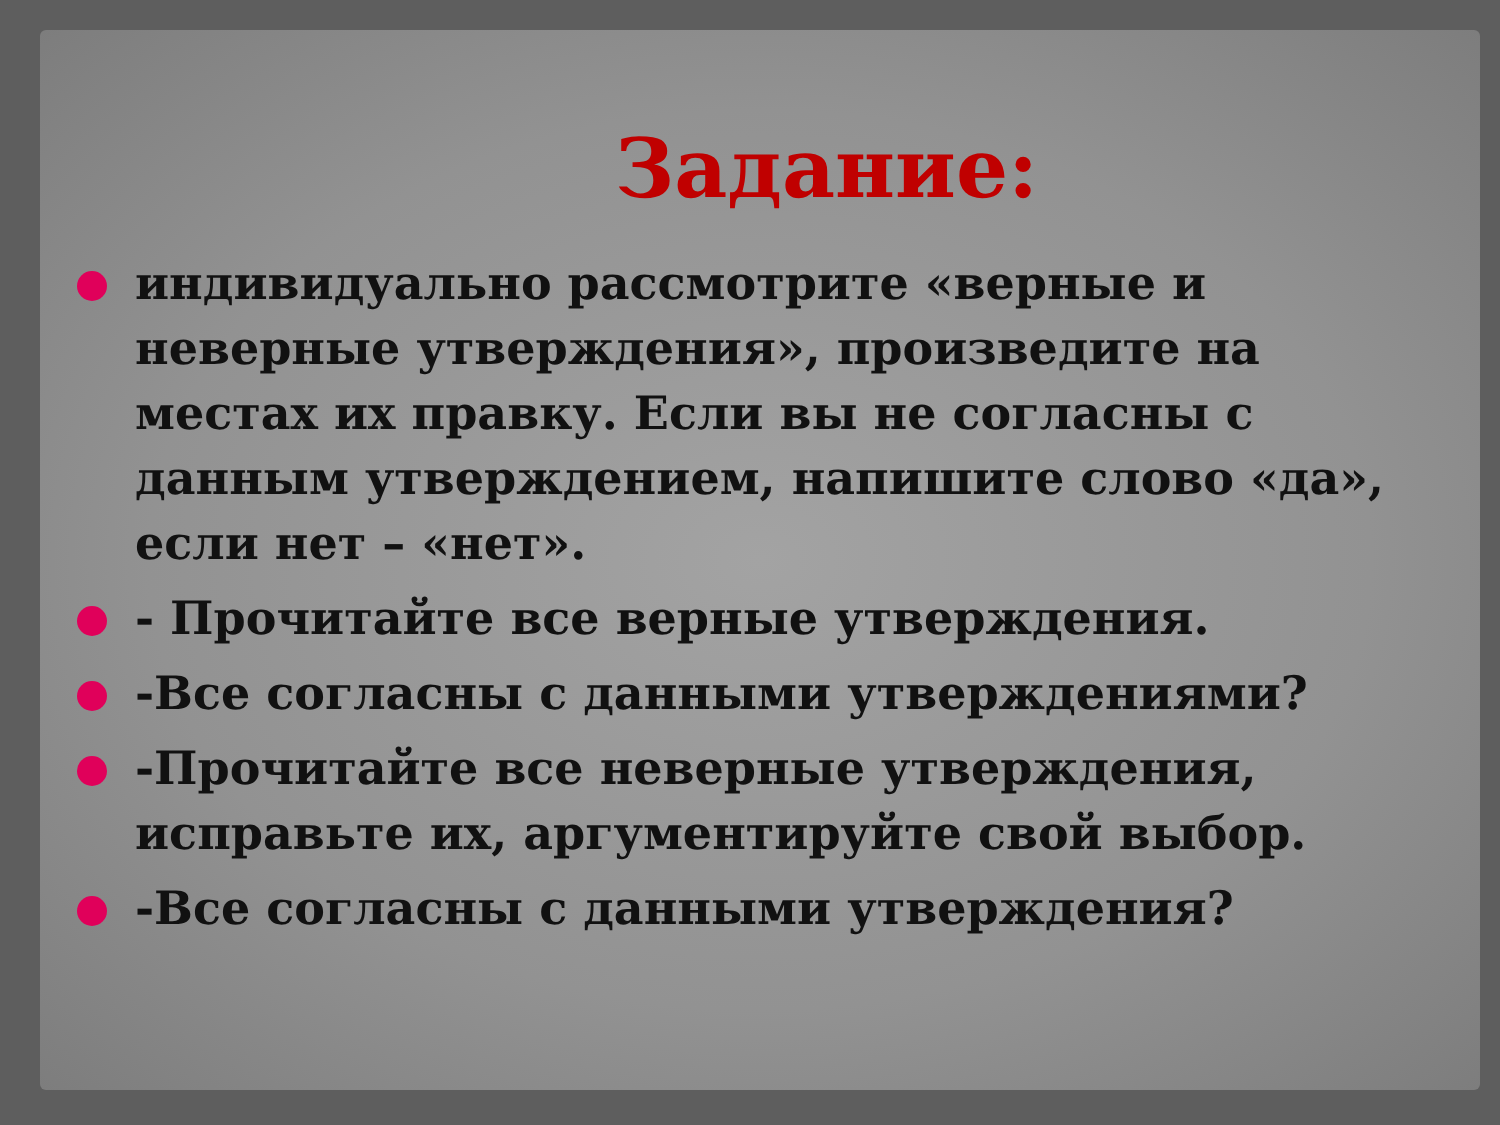Задание:
индивидуально рассмотрите «верные и неверные утверждения», произведите на местах их правку. Если вы не согласны с данным утверждением, напишите слово «да», если нет – «нет».
- Прочитайте все верные утверждения.
-Все согласны с данными утверждениями?
-Прочитайте все неверные утверждения, исправьте их, аргументируйте свой выбор.
-Все согласны с данными утверждения?